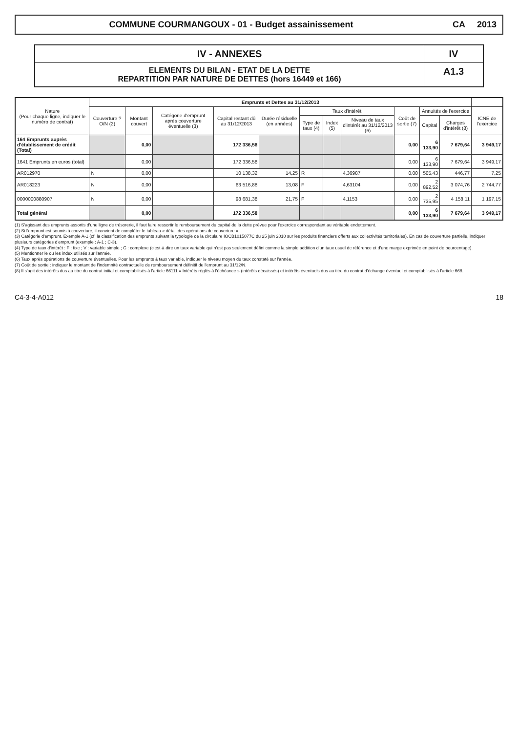COMMUNE COURMANGOUX - 01 - Budget assainissement
CA 2013
IV - ANNEXES
ELEMENTS DU BILAN - ETAT DE LA DETTE
REPARTITION PAR NATURE DE DETTES (hors 16449 et 166)
IV
A1.3
| Nature (Pour chaque ligne, indiquer le numéro de contrat) | Emprunts et Dettes au 31/12/2013 | | | | | | | | | | | |
| --- | --- | --- | --- | --- | --- | --- | --- | --- | --- | --- | --- | --- |
| | Couverture ? O/N (2) | Montant couvert | Catégorie d'emprunt après couverture éventuelle (3) | Capital restant dû au 31/12/2013 | Durée résiduelle (en années) | Taux d'intérêt | | | Coût de sortie (7) | Annuités de l'exercice | | ICNE de l'exercice |
| | | | | | | Type de taux (4) | Index (5) | Niveau de taux d'intérêt au 31/12/2013 (6) | | Capital | Charges d'intérêt (8) | |
| 164 Emprunts auprès d'établissement de crédit (Total) | | 0,00 | | 172 336,58 | | | | | 0,00 | 6 133,90 | 7 679,64 | 3 949,17 |
| 1641 Emprunts en euros (total) | | 0,00 | | 172 336,58 | | | | | 0,00 | 6 133,90 | 7 679,64 | 3 949,17 |
| AR012970 | N | 0,00 | | 10 138,32 | 14,25 | R | | 4,36987 | 0,00 | 505,43 | 446,77 | 7,25 |
| AR018223 | N | 0,00 | | 63 516,88 | 13,08 | F | | 4,63104 | 0,00 | 2 892,52 | 3 074,76 | 2 744,77 |
| 0000000880907 | N | 0,00 | | 98 681,38 | 21,75 | F | | 4,1153 | 0,00 | 2 735,95 | 4 158,11 | 1 197,15 |
| Total général | | 0,00 | | 172 336,58 | | | | | 0,00 | 6 133,90 | 7 679,64 | 3 949,17 |
(1) S'agissant des emprunts assortis d'une ligne de trésorerie, il faut faire ressortir le remboursement du capital de la dette prévue pour l'exercice correspondant au véritable endettement.
(2) Si l'emprunt est soumis à couverture, il convient de compléter le tableau « détail des opérations de couverture ».
(3) Catégorie d'emprunt. Exemple A-1 (cf. la classification des emprunts suivant la typologie de la circulaire IOCB1015077C du 25 juin 2010 sur les produits financiers offerts aux collectivités territoriales). En cas de couverture partielle, indiquer plusieurs catégories d'emprunt (exemple : A-1 ; C-3).
(4) Type de taux d'intérêt : F : fixe ; V : variable simple ; C : complexe (c'est-à-dire un taux variable qui n'est pas seulement défini comme la simple addition d'un taux usuel de référence et d'une marge exprimée en point de pourcentage).
(5) Mentionner le ou les index utilisés sur l'année.
(6) Taux après opérations de couverture éventuelles. Pour les emprunts à taux variable, indiquer le niveau moyen du taux constaté sur l'année.
(7) Coût de sortie : indiquer le montant de l'indemnité contractuelle de remboursement définitif de l'emprunt au 31/12/N.
(8) Il s'agit des intérêts dus au titre du contrat initial et comptabilisés à l'article 66111 « Intérêts réglés à l'échéance » (intérêts décaissés) et intérêts éventuels dus au titre du contrat d'échange éventuel et comptabilisés à l'article 668.
C4-3-4-A012 18